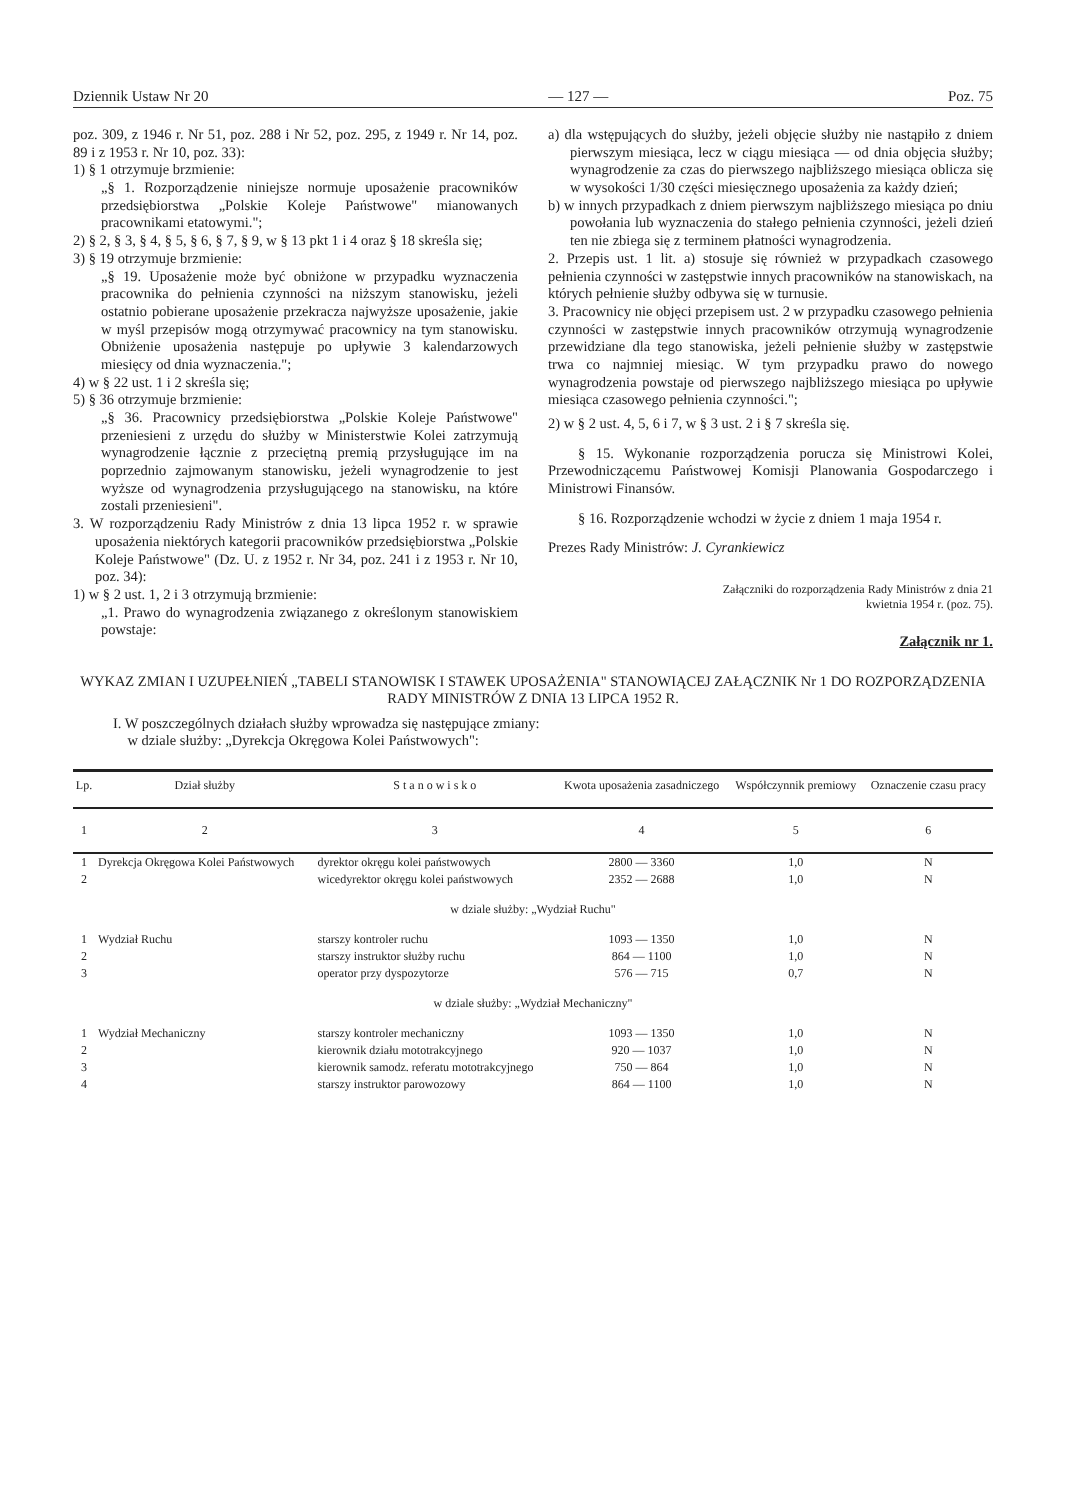Dziennik Ustaw Nr 20 — 127 — Poz. 75
poz. 309, z 1946 r. Nr 51, poz. 288 i Nr 52, poz. 295, z 1949 r. Nr 14, poz. 89 i z 1953 r. Nr 10, poz. 33):
1) § 1 otrzymuje brzmienie:
„§ 1. Rozporządzenie niniejsze normuje uposażenie pracowników przedsiębiorstwa „Polskie Koleje Państwowe" mianowanych pracownikami etatowymi.";
2) § 2, § 3, § 4, § 5, § 6, § 7, § 9, w § 13 pkt 1 i 4 oraz § 18 skreśla się;
3) § 19 otrzymuje brzmienie:
„§ 19. Uposażenie może być obniżone w przypadku wyznaczenia pracownika do pełnienia czynności na niższym stanowisku, jeżeli ostatnio pobierane uposażenie przekracza najwyższe uposażenie, jakie w myśl przepisów mogą otrzymywać pracownicy na tym stanowisku. Obniżenie uposażenia następuje po upływie 3 kalendarzowych miesięcy od dnia wyznaczenia.";
4) w § 22 ust. 1 i 2 skreśla się;
5) § 36 otrzymuje brzmienie:
„§ 36. Pracownicy przedsiębiorstwa „Polskie Koleje Państwowe" przeniesieni z urzędu do służby w Ministerstwie Kolei zatrzymują wynagrodzenie łącznie z przeciętną premią przysługujące im na poprzednio zajmowanym stanowisku, jeżeli wynagrodzenie to jest wyższe od wynagrodzenia przysługującego na stanowisku, na które zostali przeniesieni".
3. W rozporządzeniu Rady Ministrów z dnia 13 lipca 1952 r. w sprawie uposażenia niektórych kategorii pracowników przedsiębiorstwa „Polskie Koleje Państwowe" (Dz. U. z 1952 r. Nr 34, poz. 241 i z 1953 r. Nr 10, poz. 34):
1) w § 2 ust. 1, 2 i 3 otrzymują brzmienie:
„1. Prawo do wynagrodzenia związanego z określonym stanowiskiem powstaje:
a) dla wstępujących do służby, jeżeli objęcie służby nie nastąpiło z dniem pierwszym miesiąca, lecz w ciągu miesiąca — od dnia objęcia służby; wynagrodzenie za czas do pierwszego najbliższego miesiąca oblicza się w wysokości 1/30 części miesięcznego uposażenia za każdy dzień;
b) w innych przypadkach z dniem pierwszym najbliższego miesiąca po dniu powołania lub wyznaczenia do stałego pełnienia czynności, jeżeli dzień ten nie zbiega się z terminem płatności wynagrodzenia.
2. Przepis ust. 1 lit. a) stosuje się również w przypadkach czasowego pełnienia czynności w zastępstwie innych pracowników na stanowiskach, na których pełnienie służby odbywa się w turnusie.
3. Pracownicy nie objęci przepisem ust. 2 w przypadku czasowego pełnienia czynności w zastępstwie innych pracowników otrzymują wynagrodzenie przewidziane dla tego stanowiska, jeżeli pełnienie służby w zastępstwie trwa co najmniej miesiąc. W tym przypadku prawo do nowego wynagrodzenia powstaje od pierwszego najbliższego miesiąca po upływie miesiąca czasowego pełnienia czynności.";
2) w § 2 ust. 4, 5, 6 i 7, w § 3 ust. 2 i § 7 skreśla się.
§ 15. Wykonanie rozporządzenia porucza się Ministrowi Kolei, Przewodniczącemu Państwowej Komisji Planowania Gospodarczego i Ministrowi Finansów.
§ 16. Rozporządzenie wchodzi w życie z dniem 1 maja 1954 r.
Prezes Rady Ministrów: J. Cyrankiewicz
Załączniki do rozporządzenia Rady Ministrów z dnia 21 kwietnia 1954 r. (poz. 75).
Załącznik nr 1.
WYKAZ ZMIAN I UZUPEŁNIEŃ „TABELI STANOWISK I STAWEK UPOSAŻENIA" STANOWIĄCEJ ZAŁĄCZNIK Nr 1 DO ROZPORZĄDZENIA RADY MINISTRÓW Z DNIA 13 LIPCA 1952 R.
I. W poszczególnych działach służby wprowadza się następujące zmiany:
w dziale służby: „Dyrekcja Okręgowa Kolei Państwowych":
| Lp. | Dział służby | S t a n o w i s k o | Kwota uposażenia zasadniczego | Współczynnik premiowy | Oznaczenie czasu pracy |
| --- | --- | --- | --- | --- | --- |
| 1 | 2 | 3 | 4 | 5 | 6 |
| 1 | Dyrekcja Okręgowa Kolei Państwowych | dyrektor okręgu kolei państwowych | 2800 — 3360 | 1,0 | N |
| 2 | | wicedyrektor okręgu kolei państwowych | 2352 — 2688 | 1,0 | N |
| w dziale służby: „Wydział Ruchu" | | | | | |
| 1 | Wydział Ruchu | starszy kontroler ruchu | 1093 — 1350 | 1,0 | N |
| 2 | | starszy instruktor służby ruchu | 864 — 1100 | 1,0 | N |
| 3 | | operator przy dyspozytorze | 576 — 715 | 0,7 | N |
| w dziale służby: „Wydział Mechaniczny" | | | | | |
| 1 | Wydział Mechaniczny | starszy kontroler mechaniczny | 1093 — 1350 | 1,0 | N |
| 2 | | kierownik działu mototrakcyjnego | 920 — 1037 | 1,0 | N |
| 3 | | kierownik samodz. referatu mototrakcyjnego | 750 — 864 | 1,0 | N |
| 4 | | starszy instruktor parowozowy | 864 — 1100 | 1,0 | N |